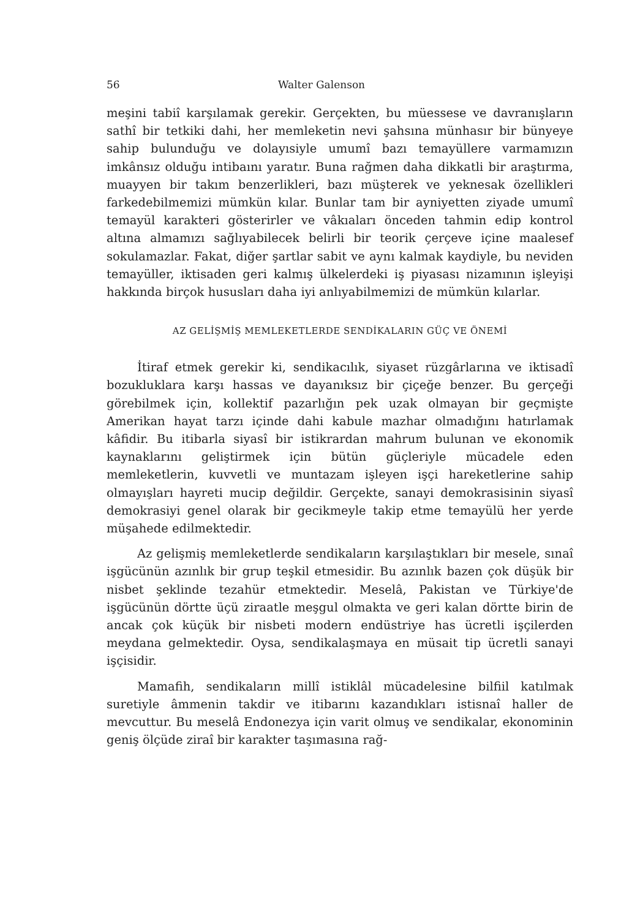56 Walter Galenson
meşini tabiî karşılamak gerekir. Gerçekten, bu müessese ve davranışların sathî bir tetkiki dahi, her memleketin nevi şahsına münhasır bir bünyeye sahip bulunduğu ve dolayısiyle umumî bazı temayüllere varmamızın imkânsız olduğu intibaını yaratır. Buna rağmen daha dikkatli bir araştırma, muayyen bir takım benzerlikleri, bazı müşterek ve yeknesak özellikleri farkedebilmemizi mümkün kılar. Bunlar tam bir ayniyetten ziyade umumî temayül karakteri gösterirler ve vâkıaları önceden tahmin edip kontrol altına almamızı sağlıyabilecek belirli bir teorik çerçeve içine maalesef sokulamazlar. Fakat, diğer şartlar sabit ve aynı kalmak kaydiyle, bu neviden temayüller, iktisaden geri kalmış ülkelerdeki iş piyasası nizamının işleyişi hakkında birçok hususları daha iyi anlıyabilmemizi de mümkün kılarlar.
AZ GELİŞMİŞ MEMLEKETLERDE SENDİKALARIN GÜÇ VE ÖNEMİ
İtiraf etmek gerekir ki, sendikacılık, siyaset rüzgârlarına ve iktisadî bozukluklara karşı hassas ve dayanıksız bir çiçeğe benzer. Bu gerçeği görebilmek için, kollektif pazarlığın pek uzak olmayan bir geçmişte Amerikan hayat tarzı içinde dahi kabule mazhar olmadığını hatırlamak kâfidir. Bu itibarla siyasî bir istikrardan mahrum bulunan ve ekonomik kaynaklarını geliştirmek için bütün güçleriyle mücadele eden memleketlerin, kuvvetli ve muntazam işleyen işçi hareketlerine sahip olmayışları hayreti mucip değildir. Gerçekte, sanayi demokrasisinin siyasî demokrasiyi genel olarak bir gecikmeyle takip etme temayülü her yerde müşahede edilmektedir.
Az gelişmiş memleketlerde sendikaların karşılaştıkları bir mesele, sınaî işgücünün azınlık bir grup teşkil etmesidir. Bu azınlık bazen çok düşük bir nisbet şeklinde tezahür etmektedir. Meselâ, Pakistan ve Türkiye'de işgücünün dörtte üçü ziraatle meşgul olmakta ve geri kalan dörtte birin de ancak çok küçük bir nisbeti modern endüstriye has ücretli işçilerden meydana gelmektedir. Oysa, sendikalaşmaya en müsait tip ücretli sanayi işçisidir.
Mamafih, sendikaların millî istiklâl mücadelesine bilfiil katılmak suretiyle âmmenin takdir ve itibarını kazandıkları istisnaî haller de mevcuttur. Bu meselâ Endonezya için varit olmuş ve sendikalar, ekonominin geniş ölçüde ziraî bir karakter taşımasına rağ-